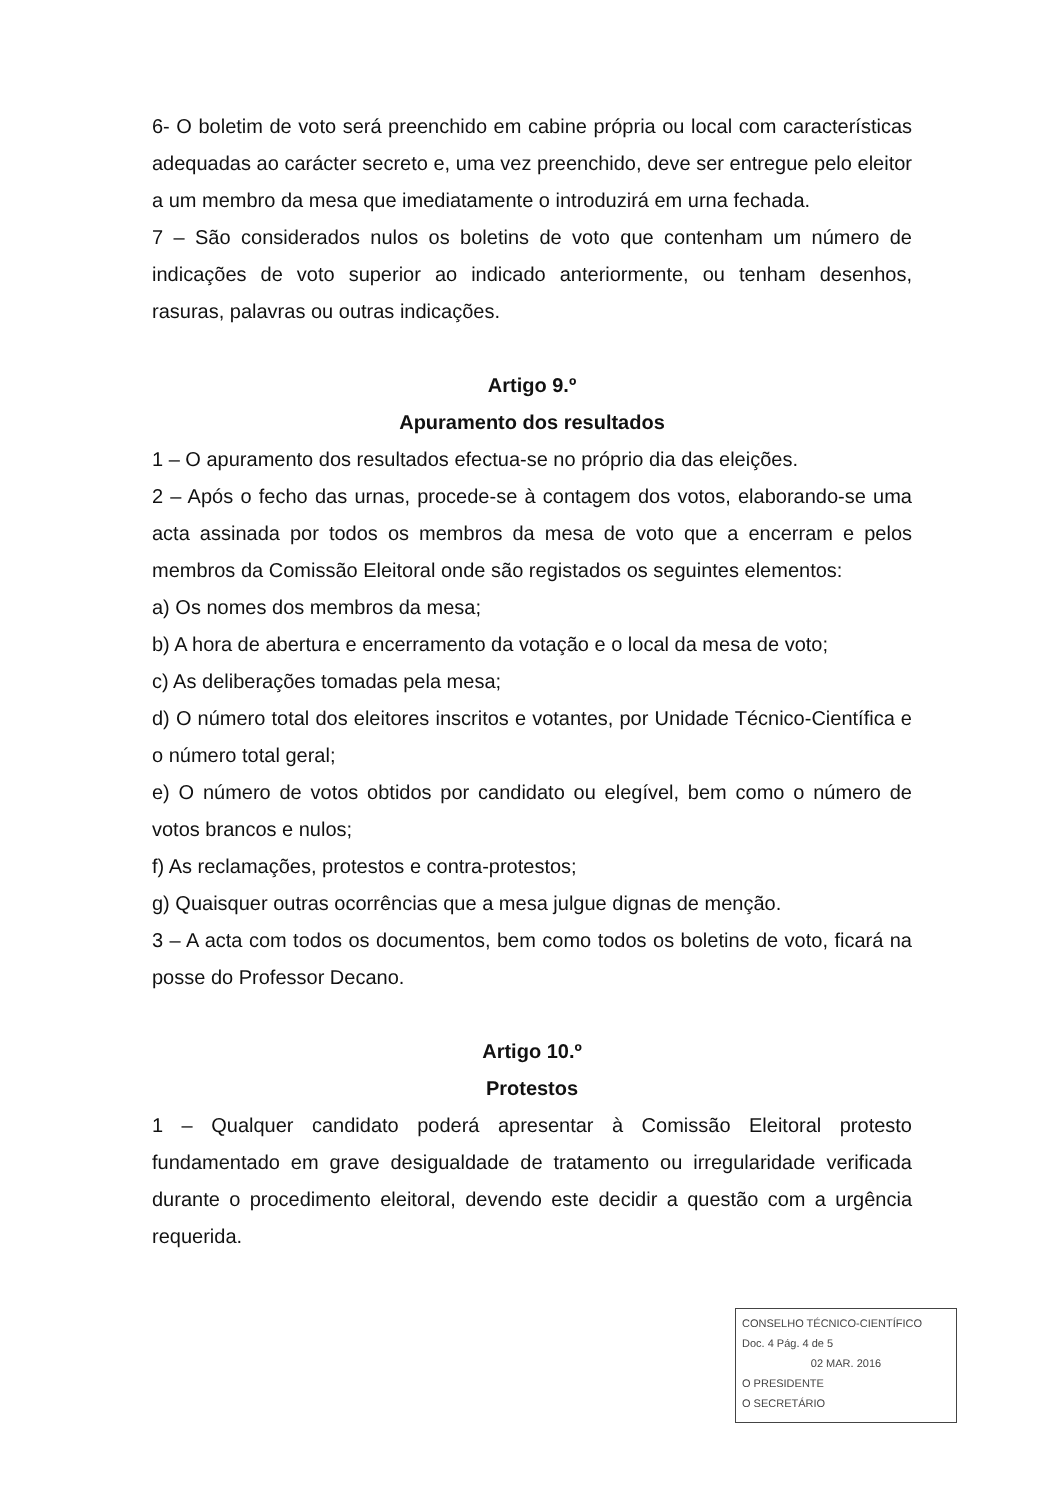6- O boletim de voto será preenchido em cabine própria ou local com características adequadas ao carácter secreto e, uma vez preenchido, deve ser entregue pelo eleitor a um membro da mesa que imediatamente o introduzirá em urna fechada.
7 – São considerados nulos os boletins de voto que contenham um número de indicações de voto superior ao indicado anteriormente, ou tenham desenhos, rasuras, palavras ou outras indicações.
Artigo 9.º
Apuramento dos resultados
1 – O apuramento dos resultados efectua-se no próprio dia das eleições.
2 – Após o fecho das urnas, procede-se à contagem dos votos, elaborando-se uma acta assinada por todos os membros da mesa de voto que a encerram e pelos membros da Comissão Eleitoral onde são registados os seguintes elementos:
a) Os nomes dos membros da mesa;
b) A hora de abertura e encerramento da votação e o local da mesa de voto;
c) As deliberações tomadas pela mesa;
d) O número total dos eleitores inscritos e votantes, por Unidade Técnico-Científica e o número total geral;
e) O número de votos obtidos por candidato ou elegível, bem como o número de votos brancos e nulos;
f) As reclamações, protestos e contra-protestos;
g) Quaisquer outras ocorrências que a mesa julgue dignas de menção.
3 – A acta com todos os documentos, bem como todos os boletins de voto, ficará na posse do Professor Decano.
Artigo 10.º
Protestos
1 – Qualquer candidato poderá apresentar à Comissão Eleitoral protesto fundamentado em grave desigualdade de tratamento ou irregularidade verificada durante o procedimento eleitoral, devendo este decidir a questão com a urgência requerida.
CONSELHO TÉCNICO-CIENTÍFICO
Doc. 4 Pág. 4 de 5
02 MAR. 2016
O PRESIDENTE
O SECRETÁRIO